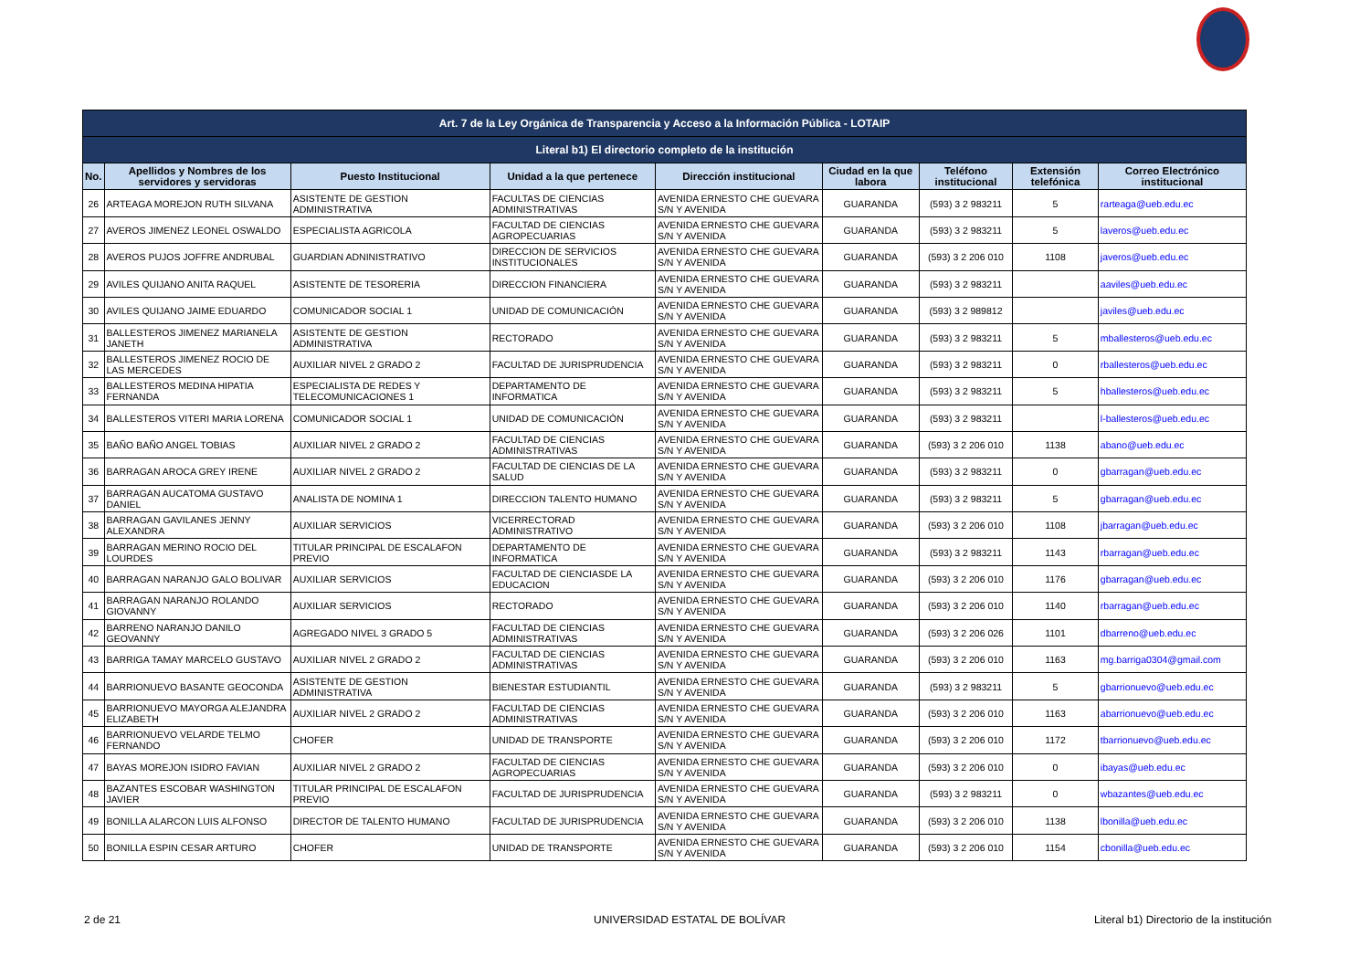| Art. 7 de la Ley Orgánica de Transparencia y Acceso a la Información Pública - LOTAIP | | | | | | | | |
| --- | --- | --- | --- | --- | --- | --- | --- | --- |
| Literal b1) El directorio completo de la institución | | | | | | | | |
| No. | Apellidos y Nombres de los servidores y servidoras | Puesto Institucional | Unidad a la que pertenece | Dirección institucional | Ciudad en la que labora | Teléfono institucional | Extensión telefónica | Correo Electrónico institucional |
| 26 | ARTEAGA MOREJON RUTH SILVANA | ASISTENTE DE GESTION ADMINISTRATIVA | FACULTAS DE CIENCIAS ADMINISTRATIVAS | AVENIDA ERNESTO CHE GUEVARA S/N Y AVENIDA | GUARANDA | (593) 3 2 983211 | 5 | rarteaga@ueb.edu.ec |
| 27 | AVEROS JIMENEZ LEONEL OSWALDO | ESPECIALISTA AGRICOLA | FACULTAD DE CIENCIAS AGROPECUARIAS | AVENIDA ERNESTO CHE GUEVARA S/N Y AVENIDA | GUARANDA | (593) 3 2 983211 | 5 | laveros@ueb.edu.ec |
| 28 | AVEROS PUJOS JOFFRE ANDRUBAL | GUARDIAN ADNINISTRATIVO | DIRECCION DE SERVICIOS INSTITUCIONALES | AVENIDA ERNESTO CHE GUEVARA S/N Y AVENIDA | GUARANDA | (593) 3 2 206 010 | 1108 | javeros@ueb.edu.ec |
| 29 | AVILES QUIJANO ANITA RAQUEL | ASISTENTE DE TESORERIA | DIRECCION FINANCIERA | AVENIDA ERNESTO CHE GUEVARA S/N Y AVENIDA | GUARANDA | (593) 3 2 983211 | | aaviles@ueb.edu.ec |
| 30 | AVILES QUIJANO JAIME EDUARDO | COMUNICADOR SOCIAL 1 | UNIDAD DE COMUNICACIÓN | AVENIDA ERNESTO CHE GUEVARA S/N Y AVENIDA | GUARANDA | (593) 3 2 989812 | | javiles@ueb.edu.ec |
| 31 | BALLESTEROS JIMENEZ MARIANELA JANETH | ASISTENTE DE GESTION ADMINISTRATIVA | RECTORADO | AVENIDA ERNESTO CHE GUEVARA S/N Y AVENIDA | GUARANDA | (593) 3 2 983211 | 5 | mballesteros@ueb.edu.ec |
| 32 | BALLESTEROS JIMENEZ ROCIO DE LAS MERCEDES | AUXILIAR NIVEL 2 GRADO 2 | FACULTAD DE JURISPRUDENCIA | AVENIDA ERNESTO CHE GUEVARA S/N Y AVENIDA | GUARANDA | (593) 3 2 983211 | 0 | rballesteros@ueb.edu.ec |
| 33 | BALLESTEROS MEDINA HIPATIA FERNANDA | ESPECIALISTA DE REDES Y TELECOMUNICACIONES 1 | DEPARTAMENTO DE INFORMATICA | AVENIDA ERNESTO CHE GUEVARA S/N Y AVENIDA | GUARANDA | (593) 3 2 983211 | 5 | hballesteros@ueb.edu.ec |
| 34 | BALLESTEROS VITERI MARIA LORENA | COMUNICADOR SOCIAL 1 | UNIDAD DE COMUNICACIÓN | AVENIDA ERNESTO CHE GUEVARA S/N Y AVENIDA | GUARANDA | (593) 3 2 983211 | | l-ballesteros@ueb.edu.ec |
| 35 | BAÑO BAÑO ANGEL TOBIAS | AUXILIAR NIVEL 2 GRADO 2 | FACULTAD DE CIENCIAS ADMINISTRATIVAS | AVENIDA ERNESTO CHE GUEVARA S/N Y AVENIDA | GUARANDA | (593) 3 2 206 010 | 1138 | abano@ueb.edu.ec |
| 36 | BARRAGAN AROCA GREY IRENE | AUXILIAR NIVEL 2 GRADO 2 | FACULTAD DE CIENCIAS DE LA SALUD | AVENIDA ERNESTO CHE GUEVARA S/N Y AVENIDA | GUARANDA | (593) 3 2 983211 | 0 | gbarragan@ueb.edu.ec |
| 37 | BARRAGAN AUCATOMA GUSTAVO DANIEL | ANALISTA DE NOMINA 1 | DIRECCION TALENTO HUMANO | AVENIDA ERNESTO CHE GUEVARA S/N Y AVENIDA | GUARANDA | (593) 3 2 983211 | 5 | gbarragan@ueb.edu.ec |
| 38 | BARRAGAN GAVILANES JENNY ALEXANDRA | AUXILIAR SERVICIOS | VICERRECTORAD ADMINISTRATIVO | AVENIDA ERNESTO CHE GUEVARA S/N Y AVENIDA | GUARANDA | (593) 3 2 206 010 | 1108 | jbarragan@ueb.edu.ec |
| 39 | BARRAGAN MERINO ROCIO DEL LOURDES | TITULAR PRINCIPAL DE ESCALAFON PREVIO | DEPARTAMENTO DE INFORMATICA | AVENIDA ERNESTO CHE GUEVARA S/N Y AVENIDA | GUARANDA | (593) 3 2 983211 | 1143 | rbarragan@ueb.edu.ec |
| 40 | BARRAGAN NARANJO GALO BOLIVAR | AUXILIAR SERVICIOS | FACULTAD DE CIENCIASDE LA EDUCACION | AVENIDA ERNESTO CHE GUEVARA S/N Y AVENIDA | GUARANDA | (593) 3 2 206 010 | 1176 | gbarragan@ueb.edu.ec |
| 41 | BARRAGAN NARANJO ROLANDO GIOVANNY | AUXILIAR SERVICIOS | RECTORADO | AVENIDA ERNESTO CHE GUEVARA S/N Y AVENIDA | GUARANDA | (593) 3 2 206 010 | 1140 | rbarragan@ueb.edu.ec |
| 42 | BARRENO NARANJO DANILO GEOVANNY | AGREGADO NIVEL 3 GRADO 5 | FACULTAD DE CIENCIAS ADMINISTRATIVAS | AVENIDA ERNESTO CHE GUEVARA S/N Y AVENIDA | GUARANDA | (593) 3 2 206 026 | 1101 | dbarreno@ueb.edu.ec |
| 43 | BARRIGA TAMAY MARCELO GUSTAVO | AUXILIAR NIVEL 2 GRADO 2 | FACULTAD DE CIENCIAS ADMINISTRATIVAS | AVENIDA ERNESTO CHE GUEVARA S/N Y AVENIDA | GUARANDA | (593) 3 2 206 010 | 1163 | mg.barriga0304@gmail.com |
| 44 | BARRIONUEVO BASANTE GEOCONDA | ASISTENTE DE GESTION ADMINISTRATIVA | BIENESTAR ESTUDIANTIL | AVENIDA ERNESTO CHE GUEVARA S/N Y AVENIDA | GUARANDA | (593) 3 2 983211 | 5 | gbarrionuevo@ueb.edu.ec |
| 45 | BARRIONUEVO MAYORGA ALEJANDRA ELIZABETH | AUXILIAR NIVEL 2 GRADO 2 | FACULTAD DE CIENCIAS ADMINISTRATIVAS | AVENIDA ERNESTO CHE GUEVARA S/N Y AVENIDA | GUARANDA | (593) 3 2 206 010 | 1163 | abarrionuevo@ueb.edu.ec |
| 46 | BARRIONUEVO VELARDE TELMO FERNANDO | CHOFER | UNIDAD DE TRANSPORTE | AVENIDA ERNESTO CHE GUEVARA S/N Y AVENIDA | GUARANDA | (593) 3 2 206 010 | 1172 | tbarrionuevo@ueb.edu.ec |
| 47 | BAYAS MOREJON ISIDRO FAVIAN | AUXILIAR NIVEL 2 GRADO 2 | FACULTAD DE CIENCIAS AGROPECUARIAS | AVENIDA ERNESTO CHE GUEVARA S/N Y AVENIDA | GUARANDA | (593) 3 2 206 010 | 0 | ibayas@ueb.edu.ec |
| 48 | BAZANTES ESCOBAR WASHINGTON JAVIER | TITULAR PRINCIPAL DE ESCALAFON PREVIO | FACULTAD DE JURISPRUDENCIA | AVENIDA ERNESTO CHE GUEVARA S/N Y AVENIDA | GUARANDA | (593) 3 2 983211 | 0 | wbazantes@ueb.edu.ec |
| 49 | BONILLA ALARCON LUIS ALFONSO | DIRECTOR DE TALENTO HUMANO | FACULTAD DE JURISPRUDENCIA | AVENIDA ERNESTO CHE GUEVARA S/N Y AVENIDA | GUARANDA | (593) 3 2 206 010 | 1138 | lbonilla@ueb.edu.ec |
| 50 | BONILLA ESPIN CESAR ARTURO | CHOFER | UNIDAD DE TRANSPORTE | AVENIDA ERNESTO CHE GUEVARA S/N Y AVENIDA | GUARANDA | (593) 3 2 206 010 | 1154 | cbonilla@ueb.edu.ec |
2 de 21 UNIVERSIDAD ESTATAL DE BOLÍVAR
Literal b1) Directorio de la institución